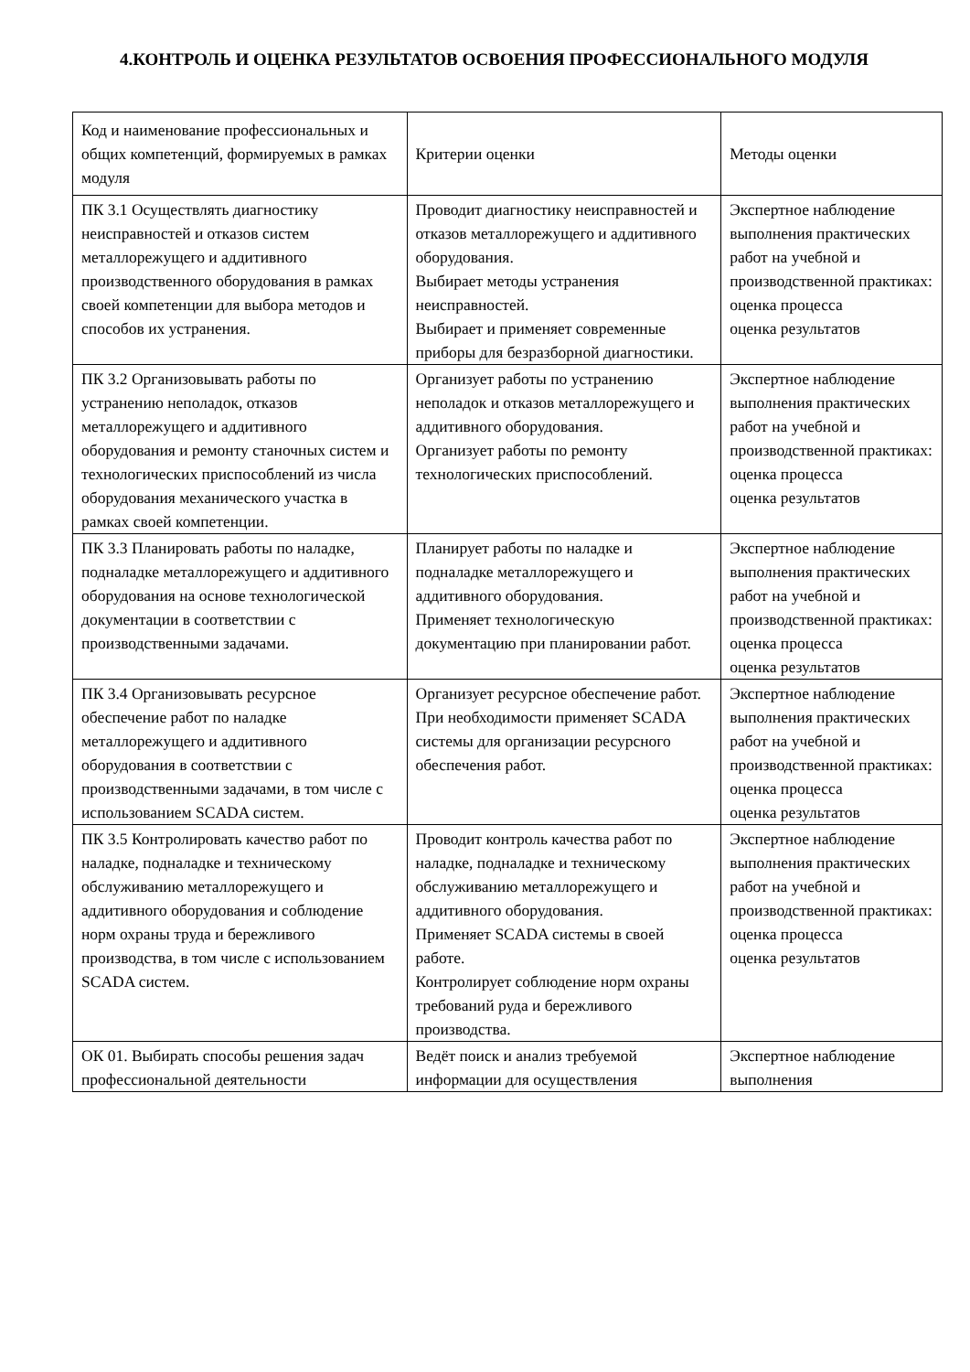4.КОНТРОЛЬ И ОЦЕНКА РЕЗУЛЬТАТОВ ОСВОЕНИЯ ПРОФЕССИОНАЛЬНОГО МОДУЛЯ
| Код и наименование профессиональных и общих компетенций, формируемых в рамках модуля | Критерии оценки | Методы оценки |
| ПК 3.1 Осуществлять диагностику неисправностей и отказов систем металлорежущего и аддитивного производственного оборудования в рамках своей компетенции для выбора методов и способов их устранения. | Проводит диагностику неисправностей и отказов металлорежущего и аддитивного оборудования. Выбирает методы устранения неисправностей. Выбирает и применяет современные приборы для безразборной диагностики. | Экспертное наблюдение выполнения практических работ на учебной и производственной практиках: оценка процесса оценка результатов |
| ПК 3.2 Организовывать работы по устранению неполадок, отказов металлорежущего и аддитивного оборудования и ремонту станочных систем и технологических приспособлений из числа оборудования механического участка в рамках своей компетенции. | Организует работы по устранению неполадок и отказов металлорежущего и аддитивного оборудования. Организует работы по ремонту технологических приспособлений. | Экспертное наблюдение выполнения практических работ на учебной и производственной практиках: оценка процесса оценка результатов |
| ПК 3.3 Планировать работы по наладке, подналадке металлорежущего и аддитивного оборудования на основе технологической документации в соответствии с производственными задачами. | Планирует работы по наладке и подналадке металлорежущего и аддитивного оборудования. Применяет технологическую документацию при планировании работ. | Экспертное наблюдение выполнения практических работ на учебной и производственной практиках: оценка процесса оценка результатов |
| ПК 3.4 Организовывать ресурсное обеспечение работ по наладке металлорежущего и аддитивного оборудования в соответствии с производственными задачами, в том числе с использованием SCADA систем. | Организует ресурсное обеспечение работ. При необходимости применяет SCADA системы для организации ресурсного обеспечения работ. | Экспертное наблюдение выполнения практических работ на учебной и производственной практиках: оценка процесса оценка результатов |
| ПК 3.5 Контролировать качество работ по наладке, подналадке и техническому обслуживанию металлорежущего и аддитивного оборудования и соблюдение норм охраны труда и бережливого производства, в том числе с использованием SCADA систем. | Проводит контроль качества работ по наладке, подналадке и техническому обслуживанию металлорежущего и аддитивного оборудования. Применяет SCADA системы в своей работе. Контролирует соблюдение норм охраны требований руда и бережливого производства. | Экспертное наблюдение выполнения практических работ на учебной и производственной практиках: оценка процесса оценка результатов |
| ОК 01. Выбирать способы решения задач профессиональной деятельности | Ведёт поиск и анализ требуемой информации для осуществления | Экспертное наблюдение выполнения |